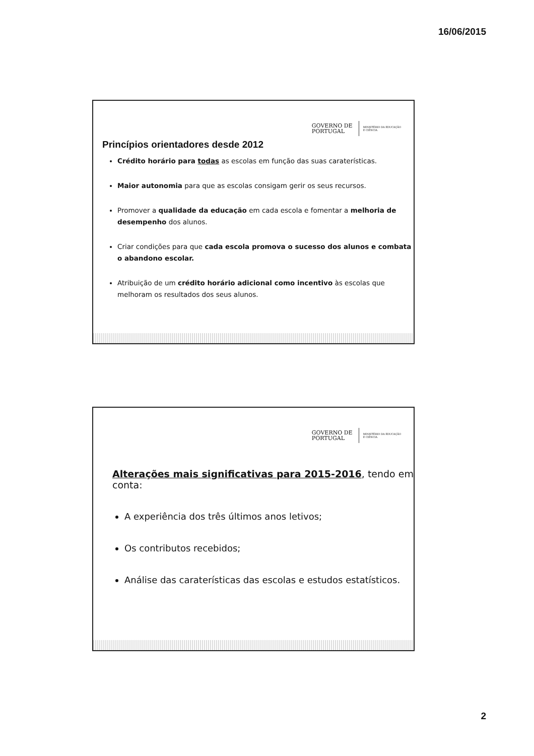16/06/2015
GOVERNO DE
PORTUGAL
MINISTÉRIO DA EDUCAÇÃO
E CIÊNCIA
Princípios orientadores desde 2012
Crédito horário para todas as escolas em função das suas caraterísticas.
Maior autonomia para que as escolas consigam gerir os seus recursos.
Promover a qualidade da educação em cada escola e fomentar a melhoria de desempenho dos alunos.
Criar condições para que cada escola promova o sucesso dos alunos e combata o abandono escolar.
Atribuição de um crédito horário adicional como incentivo às escolas que melhoram os resultados dos seus alunos.
GOVERNO DE
PORTUGAL
MINISTÉRIO DA EDUCAÇÃO
E CIÊNCIA
Alterações mais significativas para 2015-2016, tendo em conta:
A experiência dos três últimos anos letivos;
Os contributos recebidos;
Análise das caraterísticas das escolas e estudos estatísticos.
2